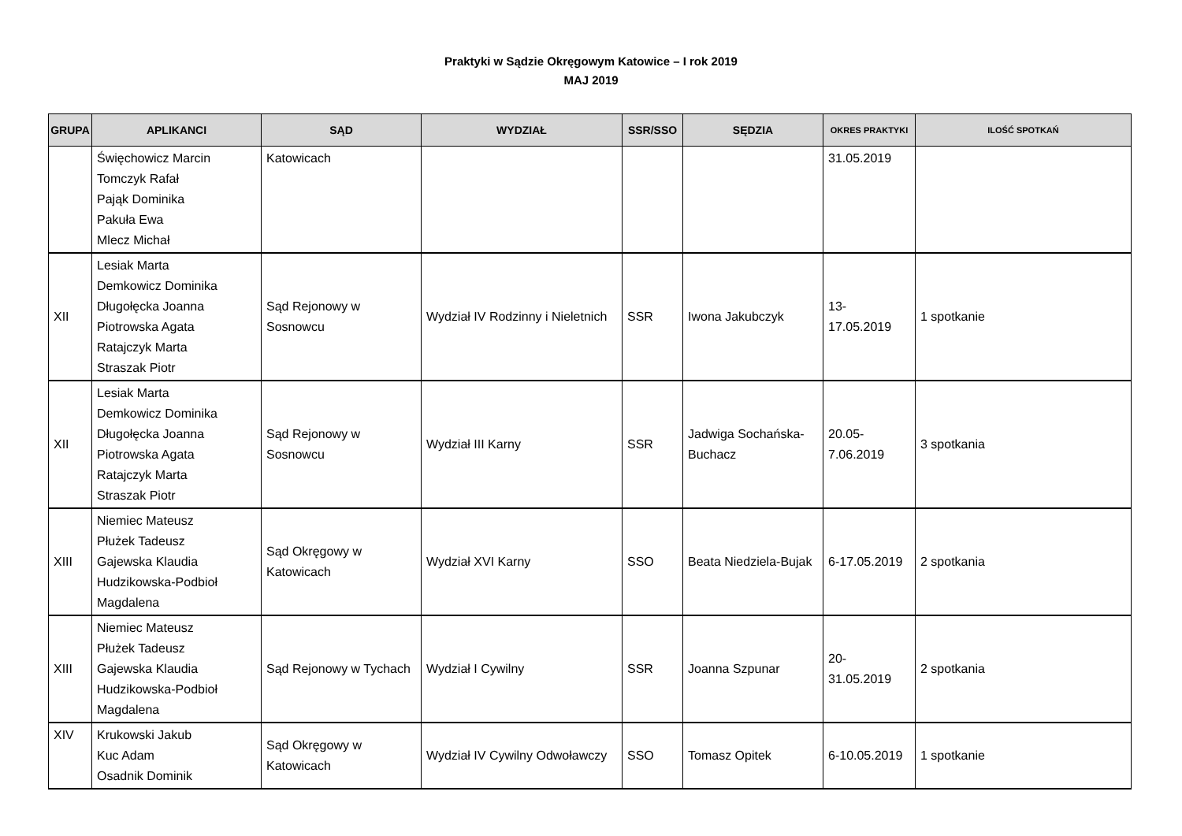Praktyki w Sądzie Okręgowym Katowice – I rok 2019
MAJ 2019
| GRUPA | APLIKANCI | SĄD | WYDZIAŁ | SSR/SSO | SĘDZIA | OKRES PRAKTYKI | ILOŚĆ SPOTKAŃ |
| --- | --- | --- | --- | --- | --- | --- | --- |
| | Święchowicz Marcin Tomczyk Rafał Pająk Dominika Pakuła Ewa Mlecz Michał | Katowicach | | | | 31.05.2019 | |
| XII | Lesiak Marta Demkowicz Dominika Długołęcka Joanna Piotrowska Agata Ratajczyk Marta Straszak Piotr | Sąd Rejonowy w Sosnowcu | Wydział IV Rodzinny i Nieletnich | SSR | Iwona Jakubczyk | 13- 17.05.2019 | 1 spotkanie |
| XII | Lesiak Marta Demkowicz Dominika Długołęcka Joanna Piotrowska Agata Ratajczyk Marta Straszak Piotr | Sąd Rejonowy w Sosnowcu | Wydział III Karny | SSR | Jadwiga Sochańska-Buchacz | 20.05- 7.06.2019 | 3 spotkania |
| XIII | Niemiec Mateusz Płużek Tadeusz Gajewska Klaudia Hudzikowska-Podbioł Magdalena | Sąd Okręgowy w Katowicach | Wydział XVI Karny | SSO | Beata Niedziela-Bujak | 6-17.05.2019 | 2 spotkania |
| XIII | Niemiec Mateusz Płużek Tadeusz Gajewska Klaudia Hudzikowska-Podbioł Magdalena | Sąd Rejonowy w Tychach | Wydział I Cywilny | SSR | Joanna Szpunar | 20- 31.05.2019 | 2 spotkania |
| XIV | Krukowski Jakub Kuc Adam Osadnik Dominik | Sąd Okręgowy w Katowicach | Wydział IV Cywilny Odwoławczy | SSO | Tomasz Opitek | 6-10.05.2019 | 1 spotkanie |